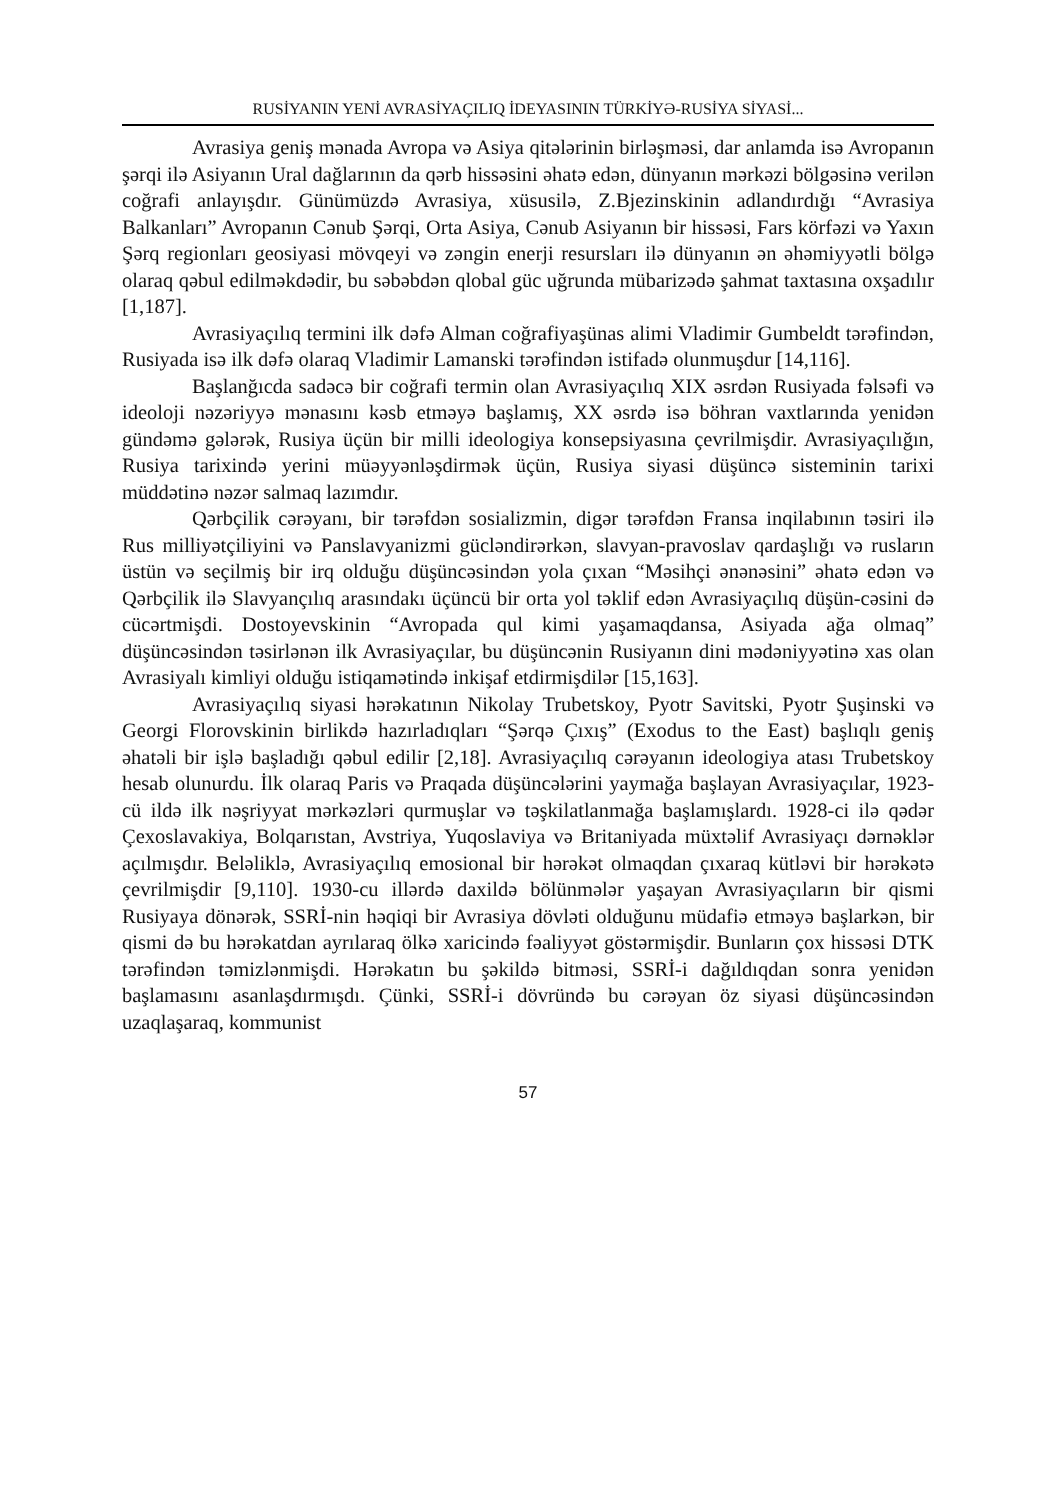RUSİYANIN YENİ AVRASİYAÇILIQ İDEYASININ TÜRKİYƏ-RUSİYA SİYASİ...
Avrasiya geniş mənada Avropa və Asiya qitələrinin birləşməsi, dar anlamda isə Avropanın şərqi ilə Asiyanın Ural dağlarının da qərb hissəsini əhatə edən, dünyanın mərkəzi bölgəsinə verilən coğrafi anlayışdır. Günümüzdə Avrasiya, xüsusilə, Z.Bjezinskinin adlandırdığı “Avrasiya Balkanları” Avropanın Cənub Şərqi, Orta Asiya, Cənub Asiyanın bir hissəsi, Fars körfəzi və Yaxın Şərq regionları geosiyasi mövqeyi və zəngin enerji resursları ilə dünyanın ən əhəmiyyətli bölgə olaraq qəbul edilməkdədir, bu səbəbdən qlobal güc uğrunda mübarizədə şahmat taxtasına oxşadılır [1,187].
Avrasiyaçılıq termini ilk dəfə Alman coğrafiyaşünas alimi Vladimir Gumbeldt tərəfindən, Rusiyada isə ilk dəfə olaraq Vladimir Lamanski tərəfindən istifadə olunmuşdur [14,116].
Başlanğıcda sadəcə bir coğrafi termin olan Avrasiyaçılıq XIX əsrdən Rusiyada fəlsəfi və ideoloji nəzəriyyə mənasını kəsb etməyə başlamış, XX əsrdə isə böhran vaxtlarında yenidən gündəmə gələrək, Rusiya üçün bir milli ideologiya konsepsiyasına çevrilmişdir. Avrasiyaçılığın, Rusiya tarixində yerini müəyyənləşdirmək üçün, Rusiya siyasi düşüncə sisteminin tarixi müddətinə nəzər salmaq lazımdır.
Qərbçilik cərəyanı, bir tərəfdən sosializmin, digər tərəfdən Fransa inqilabının təsiri ilə Rus milliyətçiliyini və Panslavyanizmi gücləndirərkən, slavyan-pravoslav qardaşlığı və rusların üstün və seçilmiş bir irq olduğu düşüncəsindən yola çıxan “Məsihçi ənənəsini” əhatə edən və Qərbçilik ilə Slavyançılıq arasındakı üçüncü bir orta yol təklif edən Avrasiyaçılıq düşün-cəsini də cücərtmişdi. Dostoyevskinin “Avropada qul kimi yaşamaqdansa, Asiyada ağa olmaq” düşüncəsindən təsirlənən ilk Avrasiyaçılar, bu düşüncənin Rusiyanın dini mədəniyyətinə xas olan Avrasiyalı kimliyi olduğu istiqamətində inkişaf etdirmişdilər [15,163].
Avrasiyaçılıq siyasi hərəkatının Nikolay Trubetskoy, Pyotr Savitski, Pyotr Şuşinski və Georgi Florovskinin birlikdə hazırladıqları “Şərqə Çıxış” (Exodus to the East) başlıqlı geniş əhatəli bir işlə başladığı qəbul edilir [2,18]. Avrasiyaçılıq cərəyanın ideologiya atası Trubetskoy hesab olunurdu. İlk olaraq Paris və Praqada düşüncələrini yaymağa başlayan Avrasiyaçılar, 1923-cü ildə ilk nəşriyyat mərkəzləri qurmuşlar və təşkilatlanmağa başlamışlardı. 1928-ci ilə qədər Çexoslavakiya, Bolqarıstan, Avstriya, Yuqoslaviya və Britaniyada müxtəlif Avrasiyaçı dərnəklər açılmışdır. Beləliklə, Avrasiyaçılıq emosional bir hərəkət olmaqdan çıxaraq kütləvi bir hərəkətə çevrilmişdir [9,110]. 1930-cu illərdə daxildə bölünmələr yaşayan Avrasiyaçıların bir qismi Rusiyaya dönərək, SSRİ-nin həqiqi bir Avrasiya dövləti olduğunu müdafiə etməyə başlarkən, bir qismi də bu hərəkatdan ayrılaraq ölkə xaricində fəaliyyət göstərmişdir. Bunların çox hissəsi DTK tərəfindən təmizlənmişdi. Hərəkatın bu şəkildə bitməsi, SSRİ-i dağıldıqdan sonra yenidən başlamasını asanlaşdırmışdı. Çünki, SSRİ-i dövründə bu cərəyan öz siyasi düşüncəsindən uzaqlaşaraq, kommunist
57